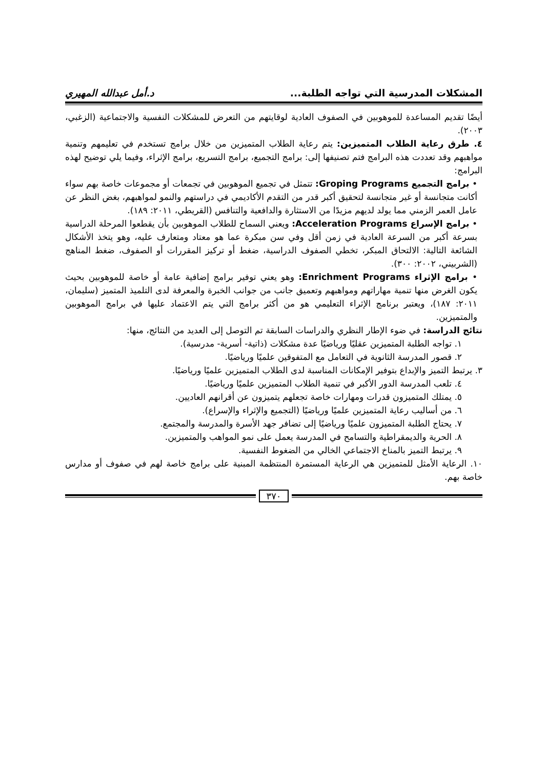المشكلات المدرسية التي تواجه الطلبة... د.أمل عبدالله المهيري
أيضًا تقديم المساعدة للموهوبين في الصفوف العادية لوقايتهم من التعرض للمشكلات النفسية والاجتماعية (الزغبي، ٢٠٠٣).
٤. طرق رعاية الطلاب المتميزين: يتم رعاية الطلاب المتميزين من خلال برامج تستخدم في تعليمهم وتنمية مواهبهم وقد تعددت هذه البرامج فتم تصنيفها إلى: برامج التجميع، برامج التسريع، برامج الإثراء، وفيما يلي توضيح لهذه البرامج:
• برامج التجميع Groping Programs: تتمثل في تجميع الموهوبين في تجمعات أو مجموعات خاصة بهم سواء أكانت متجانسة أو غير متجانسة لتحقيق أكبر قدر من التقدم الأكاديمي في دراستهم والنمو لمواهبهم، بغض النظر عن عامل العمر الزمني مما يولد لديهم مزيدًا من الاستثارة والدافعية والتنافس (القريطي، ٢٠١١: ١٨٩).
• برامج الإسراع Acceleration Programs: ويعني السماح للطلاب الموهوبين بأن يقطعوا المرحلة الدراسية بسرعة أكبر من السرعة العادية في زمن أقل وفي سن مبكرة عما هو معتاد ومتعارف عليه، وهو يتخذ الأشكال الشائعة التالية: الالتحاق المبكر، تخطي الصفوف الدراسية، ضغط أو تركيز المقررات أو الصفوف، ضغط المناهج (الشربيني، ٢٠٠٢: ٣٠٠).
• برامج الإثراء Enrichment Programs: وهو يعني توفير برامج إضافية عامة أو خاصة للموهوبين بحيث يكون الغرض منها تنمية مهاراتهم ومواهبهم وتعميق جانب من جوانب الخبرة والمعرفة لدى التلميذ المتميز (سليمان، ٢٠١١: ١٨٧)، ويعتبر برنامج الإثراء التعليمي هو من أكثر برامج التي يتم الاعتماد عليها في برامج الموهوبين والمتميزين.
نتائج الدراسة: في ضوء الإطار النظري والدراسات السابقة تم التوصل إلى العديد من النتائج، منها:
١. تواجه الطلبة المتميزين عقليًا ورياضيًا عدة مشكلات (ذاتية- أسرية- مدرسية).
٢. قصور المدرسة الثانوية في التعامل مع المتفوقين علميًا ورياضيًا.
٣. يرتبط التميز والإبداع بتوفير الإمكانات المناسبة لدى الطلاب المتميزين علميًا ورياضيًا.
٤. تلعب المدرسة الدور الأكبر في تنمية الطلاب المتميزين علميًا ورياضيًا.
٥. يمتلك المتميزون قدرات ومهارات خاصة تجعلهم يتميزون عن أقرانهم العاديين.
٦. من أساليب رعاية المتميزين علميًا ورياضيًا (التجميع والإثراء والإسراع).
٧. يحتاج الطلبة المتميزون علميًا ورياضيًا إلى تضافر جهد الأسرة والمدرسة والمجتمع.
٨. الحرية والديمقراطية والتسامح في المدرسة يعمل على نمو المواهب والمتميزين.
٩. يرتبط التميز بالمناخ الاجتماعي الخالي من الضغوط النفسية.
١٠. الرعاية الأمثل للمتميزين هي الرعاية المستمرة المنتظمة المبنية على برامج خاصة لهم في صفوف أو مدارس خاصة بهم.
٣٧٠